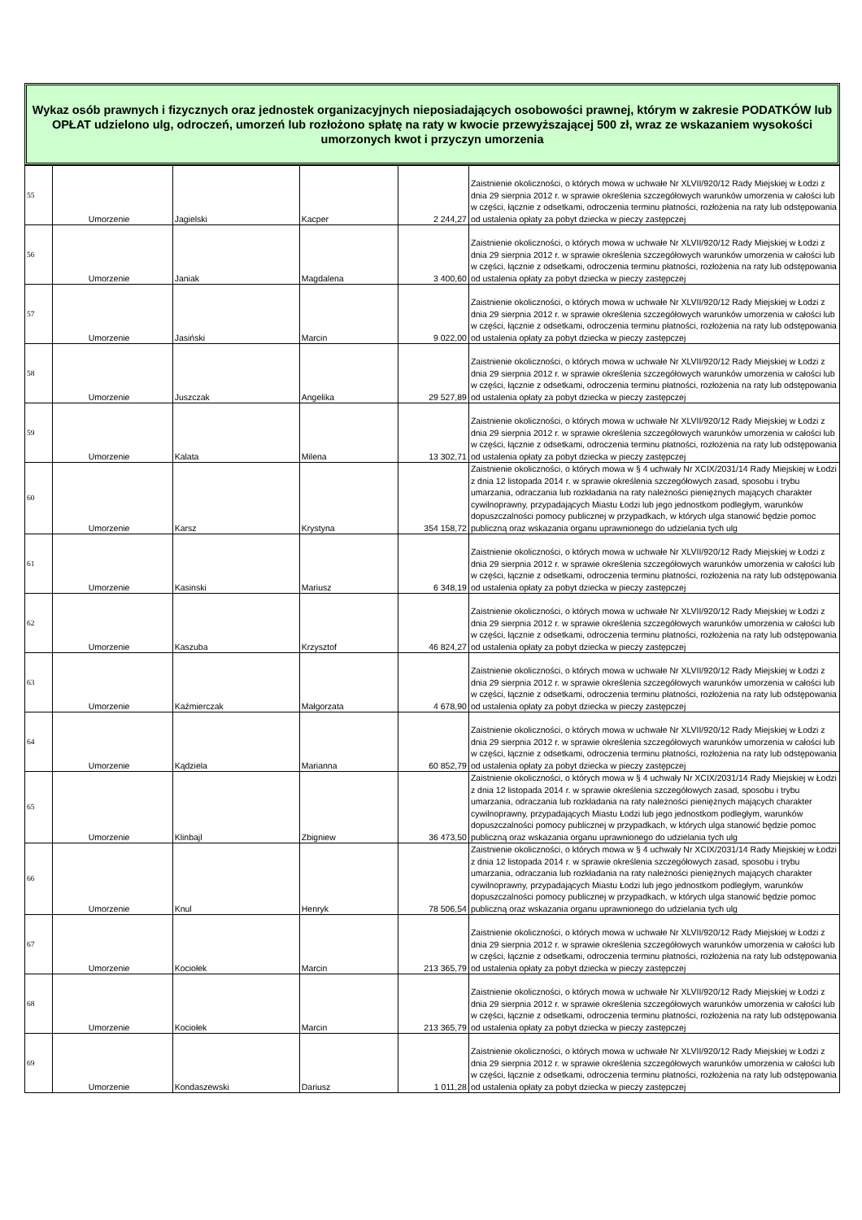Wykaz osób prawnych i fizycznych oraz jednostek organizacyjnych nieposiadających osobowości prawnej, którym w zakresie PODATKÓW lub OPŁAT udzielono ulg, odroczeń, umorzeń lub rozłożono spłatę na raty w kwocie przewyższającej 500 zł, wraz ze wskazaniem wysokości umorzonych kwot i przyczyn umorzenia
| 55 | Umorzenie | Jagielski | Kacper | 2 244,27 | Zaistnienie okoliczności, o których mowa w uchwałe Nr XLVII/920/12 Rady Miejskiej w Łodzi z dnia 29 sierpnia 2012 r. w sprawie określenia szczegółowych warunków umorzenia w całości lub w części, łącznie z odsetkami, odroczenia terminu płatności, rozłożenia na raty lub odstępowania od ustalenia opłaty za pobyt dziecka w pieczy zastępczej |
| 56 | Umorzenie | Janiak | Magdalena | 3 400,60 | Zaistnienie okoliczności, o których mowa w uchwałe Nr XLVII/920/12 Rady Miejskiej w Łodzi z dnia 29 sierpnia 2012 r. w sprawie określenia szczegółowych warunków umorzenia w całości lub w części, łącznie z odsetkami, odroczenia terminu płatności, rozłożenia na raty lub odstępowania od ustalenia opłaty za pobyt dziecka w pieczy zastępczej |
| 57 | Umorzenie | Jasiński | Marcin | 9 022,00 | Zaistnienie okoliczności, o których mowa w uchwałe Nr XLVII/920/12 Rady Miejskiej w Łodzi z dnia 29 sierpnia 2012 r. w sprawie określenia szczegółowych warunków umorzenia w całości lub w części, łącznie z odsetkami, odroczenia terminu płatności, rozłożenia na raty lub odstępowania od ustalenia opłaty za pobyt dziecka w pieczy zastępczej |
| 58 | Umorzenie | Juszczak | Angelika | 29 527,89 | Zaistnienie okoliczności, o których mowa w uchwałe Nr XLVII/920/12 Rady Miejskiej w Łodzi z dnia 29 sierpnia 2012 r. w sprawie określenia szczegółowych warunków umorzenia w całości lub w części, łącznie z odsetkami, odroczenia terminu płatności, rozłożenia na raty lub odstępowania od ustalenia opłaty za pobyt dziecka w pieczy zastępczej |
| 59 | Umorzenie | Kalata | Milena | 13 302,71 | Zaistnienie okoliczności, o których mowa w uchwałe Nr XLVII/920/12 Rady Miejskiej w Łodzi z dnia 29 sierpnia 2012 r. w sprawie określenia szczegółowych warunków umorzenia w całości lub w części, łącznie z odsetkami, odroczenia terminu płatności, rozłożenia na raty lub odstępowania od ustalenia opłaty za pobyt dziecka w pieczy zastępczej |
| 60 | Umorzenie | Karsz | Krystyna | 354 158,72 | Zaistnienie okoliczności, o których mowa w § 4 uchwały Nr XCIX/2031/14 Rady Miejskiej w Łodzi z dnia 12 listopada 2014 r. w sprawie określenia szczegółowych zasad, sposobu i trybu umarzania, odraczania lub rozkładania na raty należności pieniężnych mających charakter cywilnoprawny, przypadających Miastu Łodzi lub jego jednostkom podległym, warunków dopuszczalności pomocy publicznej w przypadkach, w których ulga stanowić będzie pomoc publiczną oraz wskazania organu uprawnionego do udzielania tych ulg |
| 61 | Umorzenie | Kasinski | Mariusz | 6 348,19 | Zaistnienie okoliczności, o których mowa w uchwałe Nr XLVII/920/12 Rady Miejskiej w Łodzi z dnia 29 sierpnia 2012 r. w sprawie określenia szczegółowych warunków umorzenia w całości lub w części, łącznie z odsetkami, odroczenia terminu płatności, rozłożenia na raty lub odstępowania od ustalenia opłaty za pobyt dziecka w pieczy zastępczej |
| 62 | Umorzenie | Kaszuba | Krzysztof | 46 824,27 | Zaistnienie okoliczności, o których mowa w uchwałe Nr XLVII/920/12 Rady Miejskiej w Łodzi z dnia 29 sierpnia 2012 r. w sprawie określenia szczegółowych warunków umorzenia w całości lub w części, łącznie z odsetkami, odroczenia terminu płatności, rozłożenia na raty lub odstępowania od ustalenia opłaty za pobyt dziecka w pieczy zastępczej |
| 63 | Umorzenie | Kaźmierczak | Małgorzata | 4 678,90 | Zaistnienie okoliczności, o których mowa w uchwałe Nr XLVII/920/12 Rady Miejskiej w Łodzi z dnia 29 sierpnia 2012 r. w sprawie określenia szczegółowych warunków umorzenia w całości lub w części, łącznie z odsetkami, odroczenia terminu płatności, rozłożenia na raty lub odstępowania od ustalenia opłaty za pobyt dziecka w pieczy zastępczej |
| 64 | Umorzenie | Kądziela | Marianna | 60 852,79 | Zaistnienie okoliczności, o których mowa w uchwałe Nr XLVII/920/12 Rady Miejskiej w Łodzi z dnia 29 sierpnia 2012 r. w sprawie określenia szczegółowych warunków umorzenia w całości lub w części, łącznie z odsetkami, odroczenia terminu płatności, rozłożenia na raty lub odstępowania od ustalenia opłaty za pobyt dziecka w pieczy zastępczej |
| 65 | Umorzenie | Klinbajl | Zbigniew | 36 473,50 | Zaistnienie okoliczności, o których mowa w § 4 uchwały Nr XCIX/2031/14 Rady Miejskiej w Łodzi z dnia 12 listopada 2014 r. w sprawie określenia szczegółowych zasad, sposobu i trybu umarzania, odraczania lub rozkładania na raty należności pieniężnych mających charakter cywilnoprawny, przypadających Miastu Łodzi lub jego jednostkom podległym, warunków dopuszczalności pomocy publicznej w przypadkach, w których ulga stanowić będzie pomoc publiczną oraz wskazania organu uprawnionego do udzielania tych ulg |
| 66 | Umorzenie | Knul | Henryk | 78 506,54 | Zaistnienie okoliczności, o których mowa w § 4 uchwały Nr XCIX/2031/14 Rady Miejskiej w Łodzi z dnia 12 listopada 2014 r. w sprawie określenia szczegółowych zasad, sposobu i trybu umarzania, odraczania lub rozkładania na raty należności pieniężnych mających charakter cywilnoprawny, przypadających Miastu Łodzi lub jego jednostkom podległym, warunków dopuszczalności pomocy publicznej w przypadkach, w których ulga stanowić będzie pomoc publiczną oraz wskazania organu uprawnionego do udzielania tych ulg |
| 67 | Umorzenie | Kociołek | Marcin | 213 365,79 | Zaistnienie okoliczności, o których mowa w uchwałe Nr XLVII/920/12 Rady Miejskiej w Łodzi z dnia 29 sierpnia 2012 r. w sprawie określenia szczegółowych warunków umorzenia w całości lub w części, łącznie z odsetkami, odroczenia terminu płatności, rozłożenia na raty lub odstępowania od ustalenia opłaty za pobyt dziecka w pieczy zastępczej |
| 68 | Umorzenie | Kociołek | Marcin | 213 365,79 | Zaistnienie okoliczności, o których mowa w uchwałe Nr XLVII/920/12 Rady Miejskiej w Łodzi z dnia 29 sierpnia 2012 r. w sprawie określenia szczegółowych warunków umorzenia w całości lub w części, łącznie z odsetkami, odroczenia terminu płatności, rozłożenia na raty lub odstępowania od ustalenia opłaty za pobyt dziecka w pieczy zastępczej |
| 69 | Umorzenie | Kondaszewski | Dariusz | 1 011,28 | Zaistnienie okoliczności, o których mowa w uchwałe Nr XLVII/920/12 Rady Miejskiej w Łodzi z dnia 29 sierpnia 2012 r. w sprawie określenia szczegółowych warunków umorzenia w całości lub w części, łącznie z odsetkami, odroczenia terminu płatności, rozłożenia na raty lub odstępowania od ustalenia opłaty za pobyt dziecka w pieczy zastępczej |